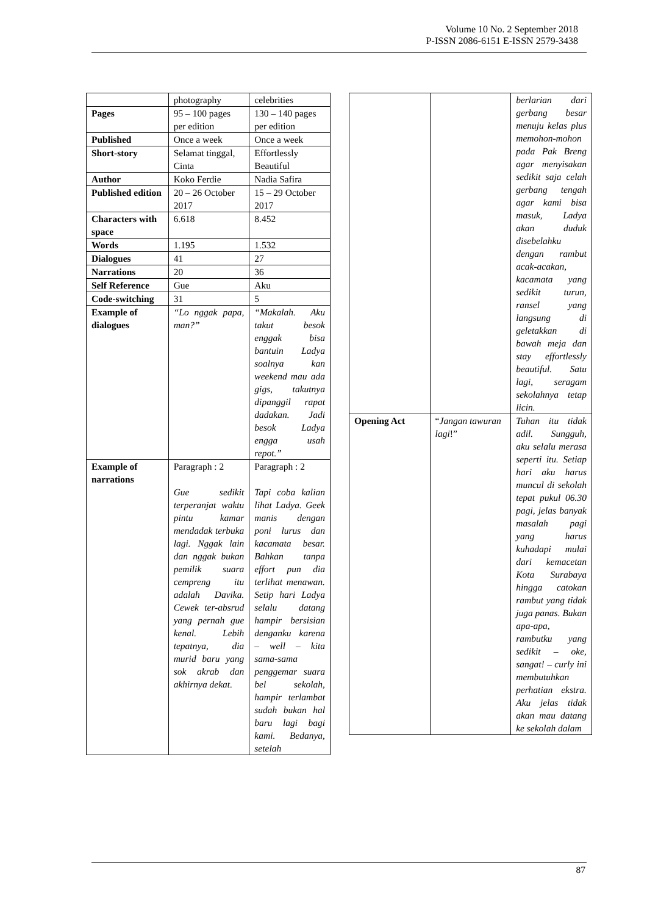Volume 10 No. 2 September 2018
P-ISSN 2086-6151 E-ISSN 2579-3438
| | photography | celebrities |
| Pages | 95 – 100 pages per edition | 130 – 140 pages per edition |
| Published | Once a week | Once a week |
| Short-story | Selamat tinggal, Cinta | Effortlessly Beautiful |
| Author | Koko Ferdie | Nadia Safira |
| Published edition | 20 – 26 October 2017 | 15 – 29 October 2017 |
| Characters with space | 6.618 | 8.452 |
| Words | 1.195 | 1.532 |
| Dialogues | 41 | 27 |
| Narrations | 20 | 36 |
| Self Reference | Gue | Aku |
| Code-switching | 31 | 5 |
| Example of dialogues | “Lo nggak papa, man?” | “Makalah. Aku takut besok enggak bisa bantuin Ladya soalnya kan weekend mau ada gigs, takutnya dipanggil rapat dadakan. Jadi besok Ladya engga usah repot.” |
| Example of narrations | Paragraph : 2 Gue sedikit terperanjat waktu pintu kamar mendadak terbuka lagi. Nggak lain dan nggak bukan pemilik suara cempreng itu adalah Davika. Cewek ter-absrud yang pernah gue kenal. Lebih tepatnya, dia murid baru yang sok akrab dan akhirnya dekat. | Paragraph : 2 Tapi coba kalian lihat Ladya. Geek manis dengan poni lurus dan kacamata besar. Bahkan tanpa effort pun dia terlihat menawan. Setip hari Ladya selalu datang hampir bersisian denganku karena – well – kita sama-sama penggemar suara bel sekolah, hampir terlambat sudah bukan hal baru lagi bagi kami. Bedanya, setelah |
| | | berlarian dari gerbang besar menuju kelas plus memohon-mohon pada Pak Breng agar menyisakan sedikit saja celah gerbang tengah agar kami bisa masuk, Ladya akan duduk disebelahku dengan rambut acak-acakan, kacamata yang sedikit turun, ransel yang langsung di geletakkan di bawah meja dan stay effortlessly beautiful. Satu lagi, seragam sekolahnya tetap licin. |
| Opening Act | “ Jangan tawuran lagi !” | Tuhan itu tidak adil. Sungguh, aku selalu merasa seperti itu. Setiap hari aku harus muncul di sekolah tepat pukul 06.30 pagi, jelas banyak masalah pagi yang harus kuhadapi mulai dari kemacetan Kota Surabaya hingga catokan rambut yang tidak juga panas. Bukan apa-apa, rambutku yang sedikit – oke, sangat! – curly ini membutuhkan perhatian ekstra. Aku jelas tidak akan mau datang ke sekolah dalam |
87